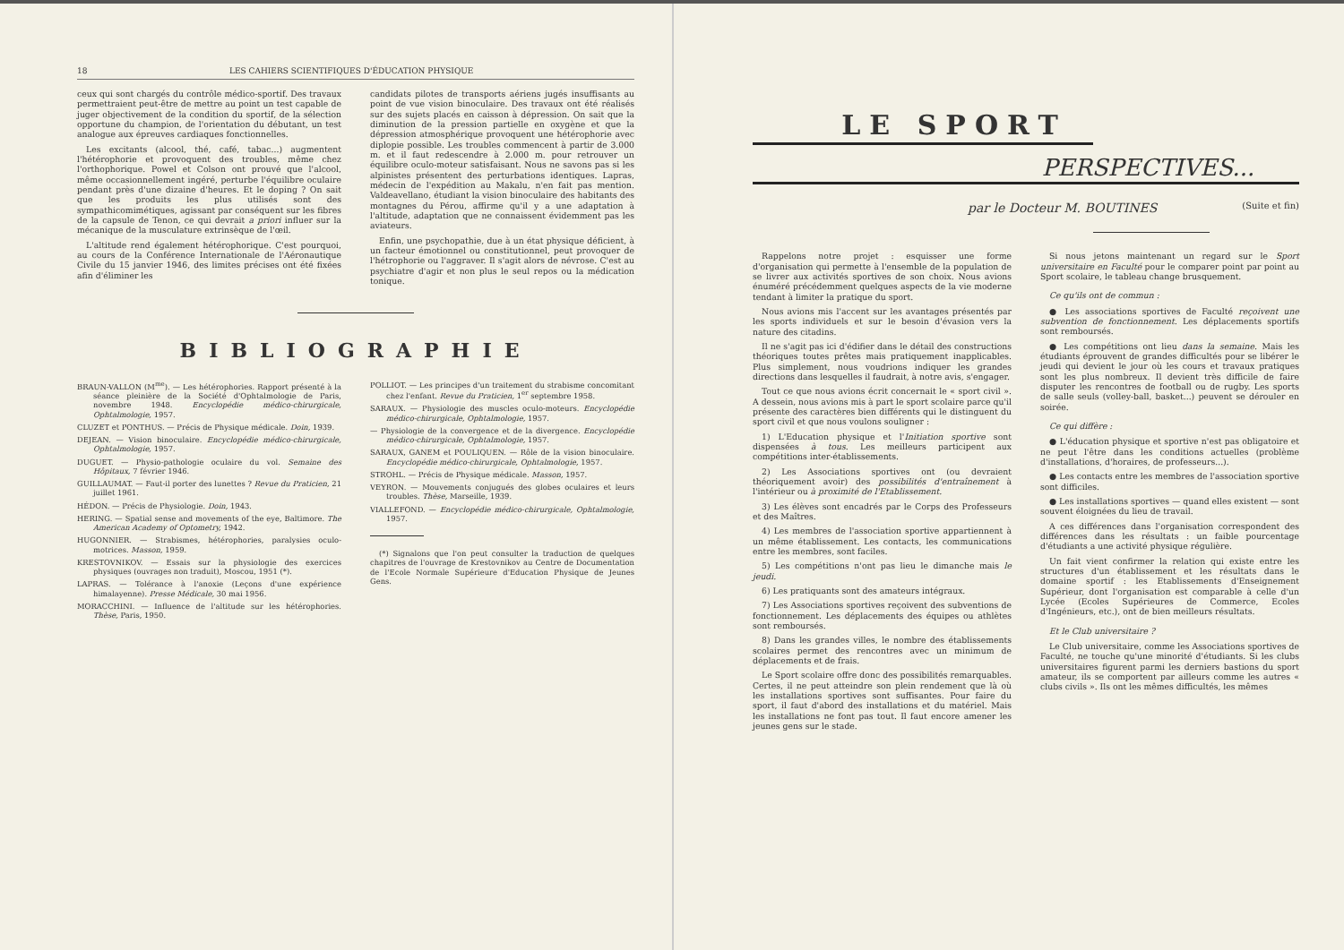18 LES CAHIERS SCIENTIFIQUES D'ÉDUCATION PHYSIQUE
ceux qui sont chargés du contrôle médico-sportif. Des travaux permettraient peut-être de mettre au point un test capable de juger objectivement de la condition du sportif, de la sélection opportune du champion, de l'orientation du débutant, un test analogue aux épreuves cardiaques fonctionnelles.
Les excitants (alcool, thé, café, tabac...) augmentent l'hétérophorie et provoquent des troubles, même chez l'orthophorique. Powel et Colson ont prouvé que l'alcool, même occasionnellement ingéré, perturbe l'équilibre oculaire pendant près d'une dizaine d'heures. Et le doping ? On sait que les produits les plus utilisés sont des sympathicomimétiques, agissant par conséquent sur les fibres de la capsule de Tenon, ce qui devrait a priori influer sur la mécanique de la musculature extrinsèque de l'œil.
L'altitude rend également hétérophorique. C'est pourquoi, au cours de la Conférence Internationale de l'Aéronautique Civile du 15 janvier 1946, des limites précises ont été fixées afin d'éliminer les
candidats pilotes de transports aériens jugés insuffisants au point de vue vision binoculaire. Des travaux ont été réalisés sur des sujets placés en caisson à dépression. On sait que la diminution de la pression partielle en oxygène et que la dépression atmosphérique provoquent une hétérophorie avec diplopie possible. Les troubles commencent à partir de 3.000 m. et il faut redescendre à 2.000 m. pour retrouver un équilibre oculo-moteur satisfaisant. Nous ne savons pas si les alpinistes présentent des perturbations identiques. Lapras, médecin de l'expédition au Makalu, n'en fait pas mention. Valdeavellano, étudiant la vision binoculaire des habitants des montagnes du Pérou, affirme qu'il y a une adaptation à l'altitude, adaptation que ne connaissent évidemment pas les aviateurs.
Enfin, une psychopathie, due à un état physique déficient, à un facteur émotionnel ou constitutionnel, peut provoquer de l'hétrophorie ou l'aggraver. Il s'agit alors de névrose. C'est au psychiatre d'agir et non plus le seul repos ou la médication tonique.
BIBLIOGRAPHIE
BRAUN-VALLON (M<sup>me</sup>). — Les hétérophories. Rapport présenté à la séance pleinière de la Société d'Ophtalmologie de Paris, novembre 1948. Encyclopédie médico-chirurgicale, Ophtalmologie, 1957.
CLUZET et PONTHUS. — Précis de Physique médicale. Doin, 1939.
DEJEAN. — Vision binoculaire. Encyclopédie médico-chirurgicale, Ophtalmologie, 1957.
DUGUET. — Physio-pathologie oculaire du vol. Semaine des Hôpitaux, 7 février 1946.
GUILLAUMAT. — Faut-il porter des lunettes ? Revue du Praticien, 21 juillet 1961.
HÉDON. — Précis de Physiologie. Doin, 1943.
HERING. — Spatial sense and movements of the eye, Baltimore. The American Academy of Optometry, 1942.
HUGONNIER. — Strabismes, hétérophories, paralysies oculo-motrices. Masson, 1959.
KRESTOVNIKOV. — Essais sur la physiologie des exercices physiques (ouvrages non traduit), Moscou, 1951 (*).
LAPRAS. — Tolérance à l'anoxie (Leçons d'une expérience himalayenne). Presse Médicale, 30 mai 1956.
MORACCHINI. — Influence de l'altitude sur les hétérophories. Thèse, Paris, 1950.
POLLIOT. — Les principes d'un traitement du strabisme concomitant chez l'enfant. Revue du Praticien, 1<sup>er</sup> septembre 1958.
SARAUX. — Physiologie des muscles oculo-moteurs. Encyclopédie médico-chirurgicale, Ophtalmologie, 1957.
— Physiologie de la convergence et de la divergence. Encyclopédie médico-chirurgicale, Ophtalmologie, 1957.
SARAUX, GANEM et POULIQUEN. — Rôle de la vision binoculaire. Encyclopédie médico-chirurgicale, Ophtalmologie, 1957.
STROHL. — Précis de Physique médicale. Masson, 1957.
VEYRON. — Mouvements conjugués des globes oculaires et leurs troubles. Thèse, Marseille, 1939.
VIALLEFOND. — Encyclopédie médico-chirurgicale, Ophtalmologie, 1957.
(*) Signalons que l'on peut consulter la traduction de quelques chapitres de l'ouvrage de Krestovnikov au Centre de Documentation de l'Ecole Normale Supérieure d'Education Physique de Jeunes Gens.
LE SPORT
PERSPECTIVES...
par le Docteur M. BOUTINES (Suite et fin)
Rappelons notre projet : esquisser une forme d'organisation qui permette à l'ensemble de la population de se livrer aux activités sportives de son choix. Nous avions énuméré précédemment quelques aspects de la vie moderne tendant à limiter la pratique du sport.
Nous avions mis l'accent sur les avantages présentés par les sports individuels et sur le besoin d'évasion vers la nature des citadins.
Il ne s'agit pas ici d'édifier dans le détail des constructions théoriques toutes prêtes mais pratiquement inapplicables. Plus simplement, nous voudrions indiquer les grandes directions dans lesquelles il faudrait, à notre avis, s'engager.
Tout ce que nous avions écrit concernait le « sport civil ». A dessein, nous avions mis à part le sport scolaire parce qu'il présente des caractères bien différents qui le distinguent du sport civil et que nous voulons souligner :
1) L'Education physique et l'Initiation sportive sont dispensées à tous. Les meilleurs participent aux compétitions inter-établissements.
2) Les Associations sportives ont (ou devraient théoriquement avoir) des possibilités d'entraînement à l'intérieur ou à proximité de l'Etablissement.
3) Les élèves sont encadrés par le Corps des Professeurs et des Maîtres.
4) Les membres de l'association sportive appartiennent à un même établissement. Les contacts, les communications entre les membres, sont faciles.
5) Les compétitions n'ont pas lieu le dimanche mais le jeudi.
6) Les pratiquants sont des amateurs intégraux.
7) Les Associations sportives reçoivent des subventions de fonctionnement. Les déplacements des équipes ou athlètes sont remboursés.
8) Dans les grandes villes, le nombre des établissements scolaires permet des rencontres avec un minimum de déplacements et de frais.
Le Sport scolaire offre donc des possibilités remarquables. Certes, il ne peut atteindre son plein rendement que là où les installations sportives sont suffisantes. Pour faire du sport, il faut d'abord des installations et du matériel. Mais les installations ne font pas tout. Il faut encore amener les jeunes gens sur le stade.
Si nous jetons maintenant un regard sur le Sport universitaire en Faculté pour le comparer point par point au Sport scolaire, le tableau change brusquement.
Ce qu'ils ont de commun :
● Les associations sportives de Faculté reçoivent une subvention de fonctionnement. Les déplacements sportifs sont remboursés.
● Les compétitions ont lieu dans la semaine. Mais les étudiants éprouvent de grandes difficultés pour se libérer le jeudi qui devient le jour où les cours et travaux pratiques sont les plus nombreux. Il devient très difficile de faire disputer les rencontres de football ou de rugby. Les sports de salle seuls (volley-ball, basket...) peuvent se dérouler en soirée.
Ce qui diffère :
● L'éducation physique et sportive n'est pas obligatoire et ne peut l'être dans les conditions actuelles (problème d'installations, d'horaires, de professeurs...).
● Les contacts entre les membres de l'association sportive sont difficiles.
● Les installations sportives — quand elles existent — sont souvent éloignées du lieu de travail.
A ces différences dans l'organisation correspondent des différences dans les résultats : un faible pourcentage d'étudiants a une activité physique régulière.
Un fait vient confirmer la relation qui existe entre les structures d'un établissement et les résultats dans le domaine sportif : les Etablissements d'Enseignement Supérieur, dont l'organisation est comparable à celle d'un Lycée (Ecoles Supérieures de Commerce, Ecoles d'Ingénieurs, etc.), ont de bien meilleurs résultats.
Et le Club universitaire ?
Le Club universitaire, comme les Associations sportives de Faculté, ne touche qu'une minorité d'étudiants. Si les clubs universitaires figurent parmi les derniers bastions du sport amateur, ils se comportent par ailleurs comme les autres « clubs civils ». Ils ont les mêmes difficultés, les mêmes